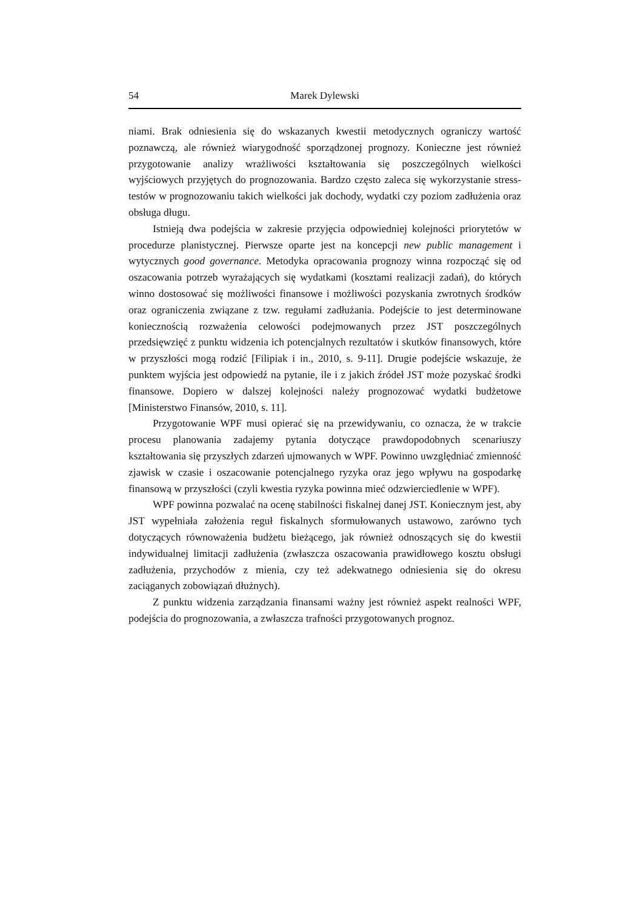54 Marek Dylewski
niami. Brak odniesienia się do wskazanych kwestii metodycznych ograniczy wartość poznawczą, ale również wiarygodność sporządzonej prognozy. Konieczne jest również przygotowanie analizy wrażliwości kształtowania się poszczególnych wielkości wyjściowych przyjętych do prognozowania. Bardzo często zaleca się wykorzystanie stress-testów w prognozowaniu takich wielkości jak dochody, wydatki czy poziom zadłużenia oraz obsługa długu.
Istnieją dwa podejścia w zakresie przyjęcia odpowiedniej kolejności priorytetów w procedurze planistycznej. Pierwsze oparte jest na koncepcji new public management i wytycznych good governance. Metodyka opracowania prognozy winna rozpocząć się od oszacowania potrzeb wyrażających się wydatkami (kosztami realizacji zadań), do których winno dostosować się możliwości finansowe i możliwości pozyskania zwrotnych środków oraz ograniczenia związane z tzw. regułami zadłużania. Podejście to jest determinowane koniecznością rozważenia celowości podejmowanych przez JST poszczególnych przedsięwzięć z punktu widzenia ich potencjalnych rezultatów i skutków finansowych, które w przyszłości mogą rodzić [Filipiak i in., 2010, s. 9-11]. Drugie podejście wskazuje, że punktem wyjścia jest odpowiedź na pytanie, ile i z jakich źródeł JST może pozyskać środki finansowe. Dopiero w dalszej kolejności należy prognozować wydatki budżetowe [Ministerstwo Finansów, 2010, s. 11].
Przygotowanie WPF musi opierać się na przewidywaniu, co oznacza, że w trakcie procesu planowania zadajemy pytania dotyczące prawdopodobnych scenariuszy kształtowania się przyszłych zdarzeń ujmowanych w WPF. Powinno uwzględniać zmienność zjawisk w czasie i oszacowanie potencjalnego ryzyka oraz jego wpływu na gospodarkę finansową w przyszłości (czyli kwestia ryzyka powinna mieć odzwierciedlenie w WPF).
WPF powinna pozwalać na ocenę stabilności fiskalnej danej JST. Koniecznym jest, aby JST wypełniała założenia reguł fiskalnych sformułowanych ustawowo, zarówno tych dotyczących równoważenia budżetu bieżącego, jak również odnoszących się do kwestii indywidualnej limitacji zadłużenia (zwłaszcza oszacowania prawidłowego kosztu obsługi zadłużenia, przychodów z mienia, czy też adekwatnego odniesienia się do okresu zaciąganych zobowiązań dłużnych).
Z punktu widzenia zarządzania finansami ważny jest również aspekt realności WPF, podejścia do prognozowania, a zwłaszcza trafności przygotowanych prognoz.